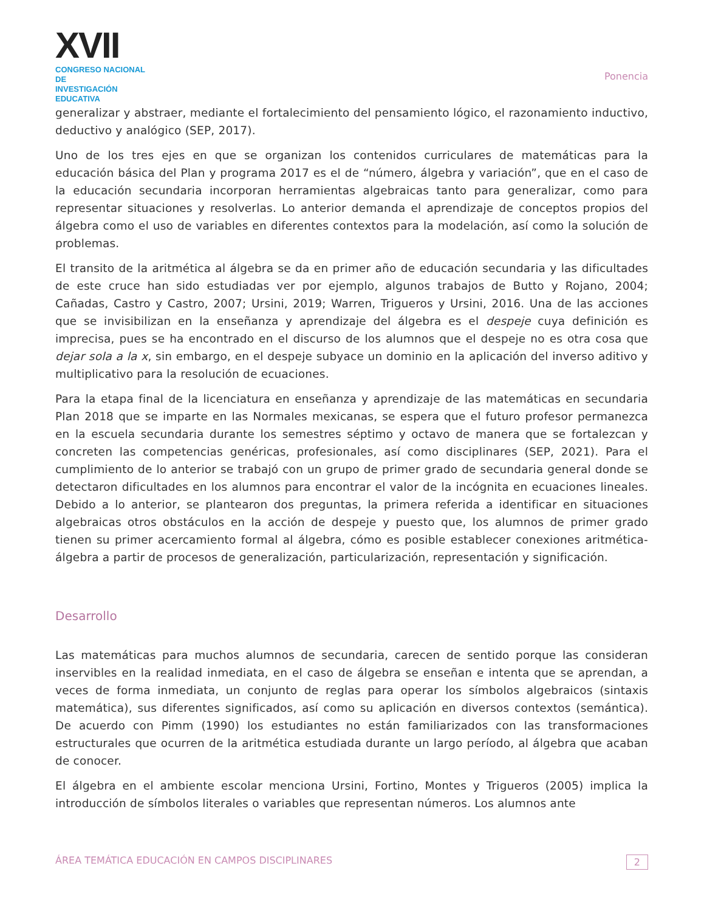XVII
CONGRESO NACIONAL DE
INVESTIGACIÓN EDUCATIVA
Ponencia
generalizar y abstraer, mediante el fortalecimiento del pensamiento lógico, el razonamiento inductivo, deductivo y analógico (SEP, 2017).
Uno de los tres ejes en que se organizan los contenidos curriculares de matemáticas para la educación básica del Plan y programa 2017 es el de “número, álgebra y variación”, que en el caso de la educación secundaria incorporan herramientas algebraicas tanto para generalizar, como para representar situaciones y resolverlas. Lo anterior demanda el aprendizaje de conceptos propios del álgebra como el uso de variables en diferentes contextos para la modelación, así como la solución de problemas.
El transito de la aritmética al álgebra se da en primer año de educación secundaria y las dificultades de este cruce han sido estudiadas ver por ejemplo, algunos trabajos de Butto y Rojano, 2004; Cañadas, Castro y Castro, 2007; Ursini, 2019; Warren, Trigueros y Ursini, 2016. Una de las acciones que se invisibilizan en la enseñanza y aprendizaje del álgebra es el despeje cuya definición es imprecisa, pues se ha encontrado en el discurso de los alumnos que el despeje no es otra cosa que dejar sola a la x, sin embargo, en el despeje subyace un dominio en la aplicación del inverso aditivo y multiplicativo para la resolución de ecuaciones.
Para la etapa final de la licenciatura en enseñanza y aprendizaje de las matemáticas en secundaria Plan 2018 que se imparte en las Normales mexicanas, se espera que el futuro profesor permanezca en la escuela secundaria durante los semestres séptimo y octavo de manera que se fortalezcan y concreten las competencias genéricas, profesionales, así como disciplinares (SEP, 2021). Para el cumplimiento de lo anterior se trabajó con un grupo de primer grado de secundaria general donde se detectaron dificultades en los alumnos para encontrar el valor de la incógnita en ecuaciones lineales. Debido a lo anterior, se plantearon dos preguntas, la primera referida a identificar en situaciones algebraicas otros obstáculos en la acción de despeje y puesto que, los alumnos de primer grado tienen su primer acercamiento formal al álgebra, cómo es posible establecer conexiones aritmética-álgebra a partir de procesos de generalización, particularización, representación y significación.
Desarrollo
Las matemáticas para muchos alumnos de secundaria, carecen de sentido porque las consideran inservibles en la realidad inmediata, en el caso de álgebra se enseñan e intenta que se aprendan, a veces de forma inmediata, un conjunto de reglas para operar los símbolos algebraicos (sintaxis matemática), sus diferentes significados, así como su aplicación en diversos contextos (semántica). De acuerdo con Pimm (1990) los estudiantes no están familiarizados con las transformaciones estructurales que ocurren de la aritmética estudiada durante un largo período, al álgebra que acaban de conocer.
El álgebra en el ambiente escolar menciona Ursini, Fortino, Montes y Trigueros (2005) implica la introducción de símbolos literales o variables que representan números. Los alumnos ante
ÁREA TEMÁTICA EDUCACIÓN EN CAMPOS DISCIPLINARES 2